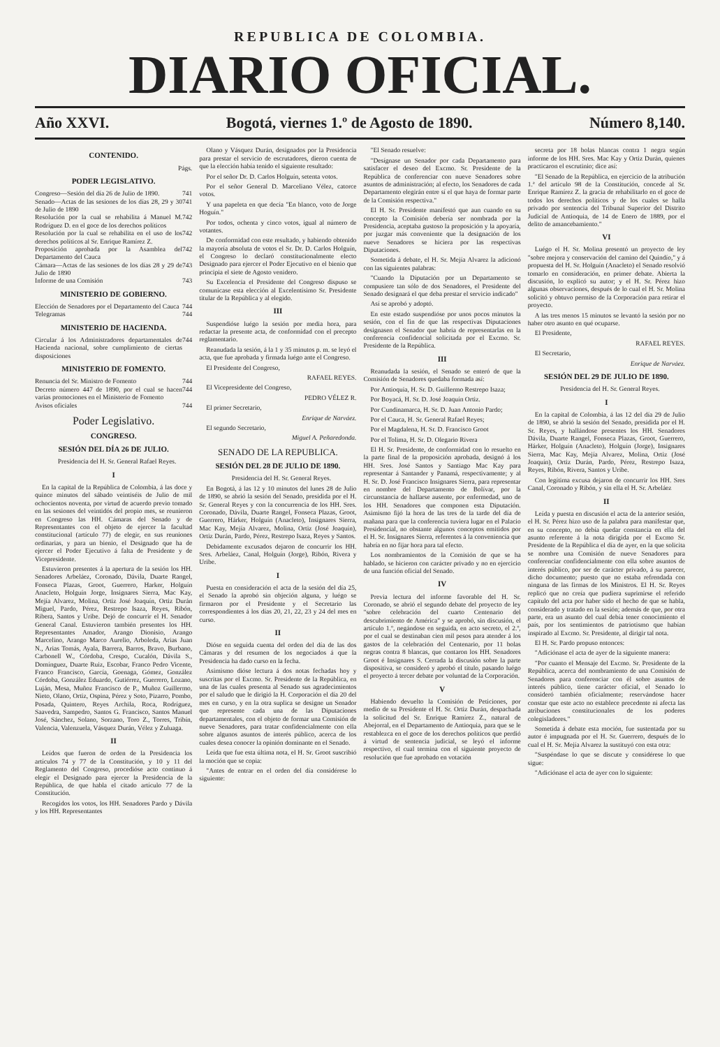REPUBLICA DE COLOMBIA.
DIARIO OFICIAL.
Año XXVI. Bogotá, viernes 1.º de Agosto de 1890. Número 8,140.
CONTENIDO.
Págs.
PODER LEGISLATIVO.
Congreso—Sesión del día 26 de Julio de 1890. 741
Senado—Actas de las sesiones de los días 28, 29 y 30 de Julio de 1890 741
Resolución por la cual se rehabilita á Manuel M. Rodríguez D. en el goce de los derechos políticos 742
Resolución por la cual se rehabilita en el uso de los derechos políticos al Sr. Enrique Ramírez Z. 742
Proposición aprobada por la Asamblea del Departamento del Cauca 742
Cámara—Actas de las sesiones de los días 28 y 29 de Julio de 1890 743
Informe de una Comisión 743
MINISTERIO DE GOBIERNO.
Elección de Senadores por el Departamento del Cauca 744
Telegramas 744
MINISTERIO DE HACIENDA.
Circular á los Administradores departamentales de Hacienda nacional, sobre cumplimiento de ciertas disposiciones 744
MINISTERIO DE FOMENTO.
Renuncia del Sr. Ministro de Fomento 744
Decreto número 447 de 1890, por el cual se hacen varias promociones en el Ministerio de Fomento 744
Avisos oficiales 744
Poder Legislativo.
CONGRESO.
SESIÓN DEL DÍA 26 DE JULIO.
Presidencia del H. Sr. General Rafael Reyes.
I
En la capital de la República de Colombia, á las doce y quince minutos del sábado veintiséis de Julio de mil ochocientos noventa, por virtud de acuerdo previo tomado en las sesiones del veintidós del propio mes, se reunieron en Congreso las HH. Cámaras del Senado y de Representantes con el objeto de ejercer la facultad constitucional (artículo 77) de elegir, en sus reuniones ordinarias, y para un bienio, el Designado que ha de ejercer el Poder Ejecutivo á falta de Presidente y de Vicepresidente.
Estuvieron presentes á la apertura de la sesión los HH. Senadores Arbeláez, Coronado, Dávila, Duarte Rangel, Fonseca Plazas, Groot, Guerrero, Harker, Holguín Anacleto, Holguín Jorge, Insignares Sierra, Mac Kay, Mejía Alvarez, Molina, Ortiz José Joaquín, Ortiz Durán Miguel, Pardo, Pérez, Restrepo Isaza, Reyes, Ribón, Ribera, Santos y Uribe. Dejó de concurrir el H. Senador General Canal. Estuvieron también presentes los HH. Representantes Amador, Arango Dionisio, Arango Marcelino, Arango Marco Aurelio, Arboleda, Arias Juan N., Arias Tomás, Ayala, Barrera, Barros, Bravo, Burbano, Carbonell W., Córdoba, Crespo, Cucalón, Dávila S., Domínguez, Duarte Ruiz, Escobar, Franco Pedro Vicente, Franco Francisco, García, Goenaga, Gómez, González Córdoba, González Eduardo, Gutiérrez, Guerrero, Lozano, Luján, Mesa, Muñoz Francisco de P., Muñoz Guillermo, Nieto, Olano, Ortiz, Ospina, Pérez y Soto, Pizarro, Pombo, Posada, Quintero, Reyes Archila, Roca, Rodríguez, Saavedra, Sampedro, Santos G. Francisco, Santos Manuel José, Sánchez, Solano, Sorzano, Toro Z., Torres, Tribín, Valencia, Valenzuela, Vásquez Durán, Vélez y Zuluaga.
II
Leídos que fueron de orden de la Presidencia los artículos 74 y 77 de la Constitución, y 10 y 11 del Reglamento del Congreso, procedióse acto continuo á elegir el Designado para ejercer la Presidencia de la República, de que habla el citado artículo 77 de la Constitución.
Recogidos los votos, los HH. Senadores Pardo y Dávila y los HH. Representantes
Olano y Vásquez Durán, designados por la Presidencia para prestar el servicio de escrutadores, dieron cuenta de que la elección había tenido el siguiente resultado:
Por el señor Dr. D. Carlos Holguín, setenta votos.
Por el señor General D. Marceliano Vélez, catorce votos.
Y una papeleta en que decía "En blanco, voto de Jorge Hoguín."
Por todos, ochenta y cinco votos, igual al número de votantes.
De conformidad con este resultado, y habiendo obtenido la mayoría absoluta de votos el Sr. Dr. D. Carlos Holguín, el Congreso lo declaró constitucionalmente electo Designado para ejercer el Poder Ejecutivo en el bienio que principia el siete de Agosto venidero.
Su Excelencia el Presidente del Congreso dispuso se comunicase esta elección al Excelentísimo Sr. Presidente titular de la República y al elegido.
III
Suspendióse luégo la sesión por media hora, para redactar la presente acta, de conformidad con el precepto reglamentario.
Reanudada la sesión, á la 1 y 35 minutos p. m. se leyó el acta, que fue aprobada y firmada luégo ante el Congreso.
El Presidente del Congreso,
RAFAEL REYES.
El Vicepresidente del Congreso,
PEDRO VÉLEZ R.
El primer Secretario,
Enrique de Narváez.
El segundo Secretario,
Miguel A. Peñaredonda.
SENADO DE LA REPUBLICA.
SESIÓN DEL 28 DE JULIO DE 1890.
Presidencia del H. Sr. General Reyes.
En Bogotá, á las 12 y 10 minutos del lunes 28 de Julio de 1890, se abrió la sesión del Senado, presidida por el H. Sr. General Reyes y con la concurrencia de los HH. Sres. Coronado, Dávila, Duarte Rangel, Fonseca Plazas, Groot, Guerrero, Hárker, Holguín (Anacleto), Insignares Sierra, Mac Kay, Mejía Alvarez, Molina, Ortiz (José Joaquín), Ortiz Durán, Pardo, Pérez, Restrepo Isaza, Reyes y Santos.
Debidamente excusados dejaron de concurrir los HH. Sres. Arbeláez, Canal, Holguín (Jorge), Ribón, Rivera y Uribe.
I
Puesta en consideración el acta de la sesión del día 25, el Senado la aprobó sin objeción alguna, y luégo se firmaron por el Presidente y el Secretario las correspondientes á los días 20, 21, 22, 23 y 24 del mes en curso.
II
Dióse en seguida cuenta del orden del día de las dos Cámaras y del resumen de los negociados á que la Presidencia ha dado curso en la fecha.
Asimismo dióse lectura á dos notas fechadas hoy y suscritas por el Excmo. Sr. Presidente de la República, en una de las cuales presenta al Senado sus agradecimientos por el saludo que le dirigió la H. Corporación el día 20 del mes en curso, y en la otra suplica se designe un Senador que represente cada una de las Diputaciones departamentales, con el objeto de formar una Comisión de nueve Senadores, para tratar confidencialmente con ella sobre algunos asuntos de interés público, acerca de los cuales desea conocer la opinión dominante en el Senado.
Leída que fue esta última nota, el H. Sr. Groot suscribió la moción que se copia:
"Antes de entrar en el orden del día considérese lo siguiente:
"El Senado resuelve:
"Desígnase un Senador por cada Departamento para satisfacer el deseo del Excmo. Sr. Presidente de la República de conferenciar con nueve Senadores sobre asuntos de administración; al efecto, los Senadores de cada Departamento elegirán entre sí el que haya de formar parte de la Comisión respectiva."
El H. Sr. Presidente manifestó que aun cuando en su concepto la Comisión debería ser nombrada por la Presidencia, aceptaba gustoso la proposición y la apoyaría, por juzgar más conveniente que la designación de los nueve Senadores se hiciera por las respectivas Diputaciones.
Sometida á debate, el H. Sr. Mejía Alvarez la adicionó con las siguientes palabras:
"Cuando la Diputación por un Departamento se compusiere tan sólo de dos Senadores, el Presidente del Senado designará el que deba prestar el servicio indicado"
Así se aprobó y adoptó.
En este estado suspendióse por unos pocos minutos la sesión, con el fin de que las respectivas Diputaciones designasen el Senador que habría de representarlas en la conferencia confidencial solicitada por el Excmo. Sr. Presidente de la República.
III
Reanudada la sesión, el Senado se enteró de que la Comisión de Senadores quedaba formada así:
Por Antioquia, H. Sr. D. Guillermo Restrepo Isaza;
Por Boyacá, H. Sr. D. José Joaquín Ortiz.
Por Cundinamarca, H. Sr. D. Juan Antonio Pardo;
Por el Cauca, H. Sr. General Rafael Reyes;
Por el Magdalena, H. Sr. D. Francisco Groot
Por el Tolima, H. Sr. D. Olegario Rivera
El H. Sr. Presidente, de conformidad con lo resuelto en la parte final de la proposición aprobada, designó á los HH. Sres. José Santos y Santiago Mac Kay para representar á Santander y Panamá, respectivamente; y al H. Sr. D. José Francisco Insignares Sierra, para representar en nombre del Departamento de Bolívar, por la circunstancia de hallarse ausente, por enfermedad, uno de los HH. Senadores que componen esta Diputación. Asimismo fijó la hora de las tres de la tarde del día de mañana para que la conferencia tuviera lugar en el Palacio Presidencial, no obstante algunos conceptos emitidos por el H. Sr. Insignares Sierra, referentes á la conveniencia que habría en no fijar hora para tal efecto.
Los nombramientos de la Comisión de que se ha hablado, se hicieron con carácter privado y no en ejercicio de una función oficial del Senado.
IV
Previa lectura del informe favorable del H. Sr. Coronado, se abrió el segundo debate del proyecto de ley "sobre celebración del cuarto Centenario del descubrimiento de América" y se aprobó, sin discusión, el artículo 1.º, negándose en seguida, en acto secreto, el 2.º, por el cual se destinaban cien mil pesos para atender á los gastos de la celebración del Centenario, por 11 bolas negras contra 8 blancas, que contaron los HH. Senadores Groot é Insignares S. Cerrada la discusión sobre la parte dispositiva, se consideró y aprobó el título, pasando luégo el proyecto á tercer debate por voluntad de la Corporación.
V
Habiendo devuelto la Comisión de Peticiones, por medio de su Presidente el H. Sr. Ortiz Durán, despachada la solicitud del Sr. Enrique Ramírez Z., natural de Abejorral, en el Departamento de Antioquia, para que se le restablezca en el goce de los derechos políticos que perdió á virtud de sentencia judicial, se leyó el informe respectivo, el cual termina con el siguiente proyecto de resolución que fue aprobado en votación
secreta por 18 bolas blancas contra 1 negra según informe de los HH. Sres. Mac Kay y Ortiz Durán, quienes practicaron el escrutinio; dice así:
"El Senado de la República, en ejercicio de la atribución 1.ª del artículo 98 de la Constitución, concede al Sr. Enrique Ramírez Z. la gracia de rehabilitarlo en el goce de todos los derechos políticos y de los cuales se halla privado por sentencia del Tribunal Superior del Distrito Judicial de Antioquia, de 14 de Enero de 1889, por el delito de amancebamiento."
VI
Luégo el H. Sr. Molina presentó un proyecto de ley "sobre mejora y conservación del camino del Quindío," y á propuesta del H. Sr. Holguín (Anacleto) el Senado resolvió tomarlo en consideración, en primer debate. Abierta la discusión, lo explicó su autor; y el H. Sr. Pérez hizo algunas observaciones, después de lo cual el H. Sr. Molina solicitó y obtuvo permiso de la Corporación para retirar el proyecto.
A las tres menos 15 minutos se levantó la sesión por no haber otro asunto en qué ocuparse.
El Presidente,
RAFAEL REYES.
El Secretario,
Enrique de Narváez.
SESIÓN DEL 29 DE JULIO DE 1890.
Presidencia del H. Sr. General Reyes.
I
En la capital de Colombia, á las 12 del día 29 de Julio de 1890, se abrió la sesión del Senado, presidida por el H. Sr. Reyes, y hallándose presentes los HH. Senadores Dávila, Duarte Rangel, Fonseca Plazas, Groot, Guerrero, Hárker, Holguín (Anacleto), Holguín (Jorge), Insignares Sierra, Mac Kay, Mejía Alvarez, Molina, Ortiz (José Joaquín), Ortiz Durán, Pardo, Pérez, Restrepo Isaza, Reyes, Ribón, Rivera, Santos y Uribe.
Con legítima excusa dejaron de concurrir los HH. Sres Canal, Coronado y Ribón, y sin ella el H. Sr. Arbeláez
II
Leída y puesta en discusión el acta de la anterior sesión, el H. Sr. Pérez hizo uso de la palabra para manifestar que, en su concepto, no debía quedar constancia en ella del asunto referente á la nota dirigida por el Excmo Sr. Presidente de la República el día de ayer, en la que solicita se nombre una Comisión de nueve Senadores para conferenciar confidencialmente con ella sobre asuntos de interés público, por ser de carácter privado, á su parecer, dicho documento; puesto que no estaba refrendada con ninguna de las firmas de los Ministros. El H. Sr. Reyes replicó que no creía que pudiera suprimirse el referido capítulo del acta por haber sido el hecho de que se habla, considerado y tratado en la sesión; además de que, por otra parte, era un asunto del cual debía tener conocimiento el país, por los sentimientos de patriotismo que habían inspirado al Excmo. Sr. Presidente, al dirigir tal nota.
El H. Sr. Pardo propuso entonces:
"Adiciónase el acta de ayer de la siguiente manera:
"Por cuanto el Mensaje del Excmo. Sr. Presidente de la República, acerca del nombramiento de una Comisión de Senadores para conferenciar con él sobre asuntos de interés público, tiene carácter oficial, el Senado lo consideró también oficialmente; reservándose hacer constar que este acto no establece precedente ni afecta las atribuciones constitucionales de los poderes colegisladores."
Sometida á debate esta moción, fue sustentada por su autor é impugnada por el H. Sr. Guerrero, después de lo cual el H. Sr. Mejía Alvarez la sustituyó con esta otra:
"Suspéndase lo que se discute y considérese lo que sigue:
"Adiciónase el acta de ayer con lo siguiente: